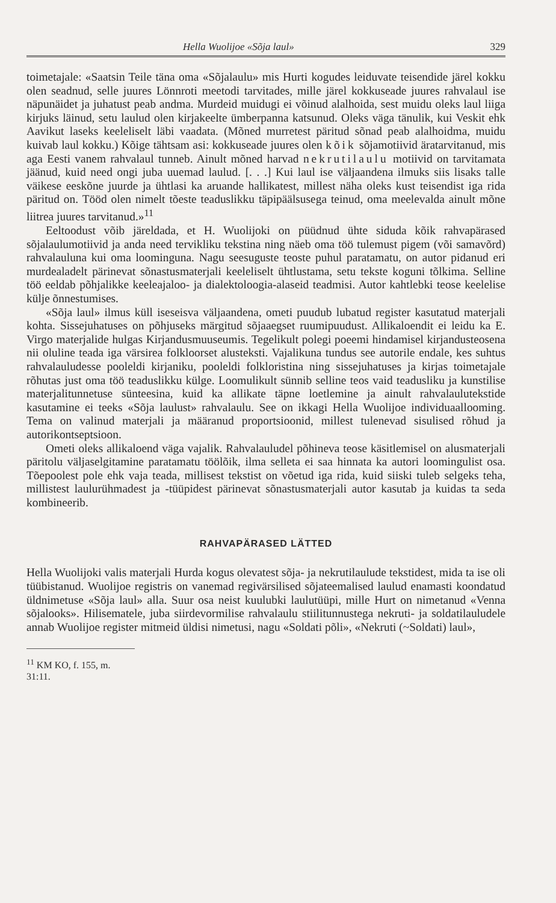Hella Wuolijoe «Sõja laul» 329
toimetajale: «Saatsin Teile täna oma «Sõjalaulu» mis Hurti kogudes leiduvate teisendide järel kokku olen seadnud, selle juures Lönnroti meetodi tarvitades, mille järel kokkuseade juures rahvalaul ise näpunäidet ja juhatust peab andma. Murdeid muidugi ei võinud alalhoida, sest muidu oleks laul liiga kirjuks läinud, setu laulud olen kirjakeelte ümberpanna katsunud. Oleks väga tänulik, kui Veskit ehk Aavikut laseks keeleliselt läbi vaadata. (Mõned murretest päritud sõnad peab alalhoidma, muidu kuivab laul kokku.) Kõige tähtsam asi: kokkuseade juures olen kõik sõjamotiivid äratarvitanud, mis aga Eesti vanem rahvalaul tunneb. Ainult mõned harvad nekrutilaulu motiivid on tarvitamata jäänud, kuid need ongi juba uuemad laulud. [. . .] Kui laul ise väljaandena ilmuks siis lisaks talle väikese eeskõne juurde ja ühtlasi ka aruande hallikatest, millest näha oleks kust teisendist iga rida päritud on. Tööd olen nimelt tõeste teaduslikku täpipäälsusega teinud, oma meelevalda ainult mõne liitrea juures tarvitanud.»<sup>11</sup>
Eeltoodust võib järeldada, et H. Wuolijoki on püüdnud ühte siduda kõik rahvapärased sõjalaulumotiivid ja anda need tervikliku tekstina ning näeb oma töö tulemust pigem (või samavõrd) rahvalauluna kui oma loominguna. Nagu seesuguste teoste puhul paratamatu, on autor pidanud eri murdealadelt pärinevat sõnastusmaterjali keeleliselt ühtlustama, setu tekste koguni tõlkima. Selline töö eeldab põhjalikke keeleajaloo- ja dialektoloogia-alaseid teadmisi. Autor kahtlebki teose keelelise külje õnnestumises.
«Sõja laul» ilmus küll iseseisva väljaandena, ometi puudub lubatud register kasutatud materjali kohta. Sissejuhatuses on põhjuseks märgitud sõjaaegset ruumipuudust. Allikaloendit ei leidu ka E. Virgo materjalide hulgas Kirjandusmuuseumis. Tegelikult polegi poeemi hindamisel kirjandusteosena nii oluline teada iga värsirea folkloorset alusteksti. Vajalikuna tundus see autorile endale, kes suhtus rahvalauludesse pooleldi kirjaniku, pooleldi folkloristina ning sissejuhatuses ja kirjas toimetajale rõhutas just oma töö teaduslikku külge. Loomulikult sünnib selline teos vaid teadusliku ja kunstilise materjalitunnetuse sünteesina, kuid ka allikate täpne loetlemine ja ainult rahvalaulutekstide kasutamine ei teeks «Sõja laulust» rahvalaulu. See on ikkagi Hella Wuolijoe individuaallooming. Tema on valinud materjali ja määranud proportsioonid, millest tulenevad sisulised rõhud ja autorikontseptsioon.
Ometi oleks allikaloend väga vajalik. Rahvalauludel põhineva teose käsitlemisel on alusmaterjali päritolu väljaselgitamine paratamatu töölõik, ilma selleta ei saa hinnata ka autori loomingulist osa. Tõepoolest pole ehk vaja teada, millisest tekstist on võetud iga rida, kuid siiski tuleb selgeks teha, millistest laulurühmadest ja -tüüpidest pärinevat sõnastusmaterjali autor kasutab ja kuidas ta seda kombineerib.
RAHVAPÄRASED LÄTTED
Hella Wuolijoki valis materjali Hurda kogus olevatest sõja- ja nekrutilaulude tekstidest, mida ta ise oli tüübistanud. Wuolijoe registris on vanemad regivärsilised sõjateemalised laulud enamasti koondatud üldnimetuse «Sõja laul» alla. Suur osa neist kuulubki laulutüüpi, mille Hurt on nimetanud «Venna sõjalooks». Hilisematele, juba siirdevormilise rahvalaulu stiilitunnustega nekruti- ja soldatilauludele annab Wuolijoe register mitmeid üldisi nimetusi, nagu «Soldati põli», «Nekruti (~Soldati) laul»,
<sup>11</sup> KM KO, f. 155, m. 31:11.